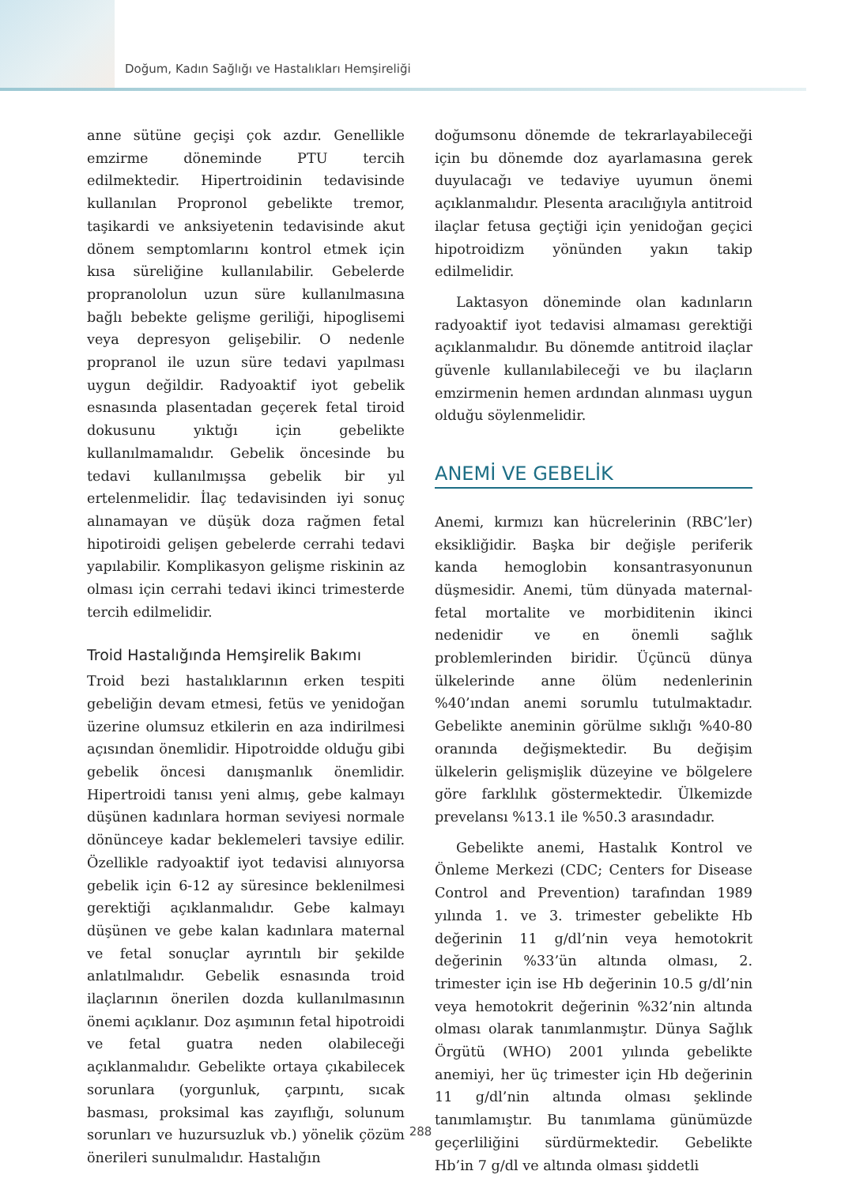Doğum, Kadın Sağlığı ve Hastalıkları Hemşireliği
anne sütüne geçişi çok azdır. Genellikle emzirme döneminde PTU tercih edilmektedir. Hipertroidinin tedavisinde kullanılan Propronol gebelikte tremor, taşikardi ve anksiyetenin tedavisinde akut dönem semptomlarını kontrol etmek için kısa süreliğine kullanılabilir. Gebelerde propranololun uzun süre kullanılmasına bağlı bebekte gelişme geriliği, hipoglisemi veya depresyon gelişebilir. O nedenle propranol ile uzun süre tedavi yapılması uygun değildir. Radyoaktif iyot gebelik esnasında plasentadan geçerek fetal tiroid dokusunu yıktığı için gebelikte kullanılmamalıdır. Gebelik öncesinde bu tedavi kullanılmışsa gebelik bir yıl ertelenmelidir. İlaç tedavisinden iyi sonuç alınamayan ve düşük doza rağmen fetal hipotiroidi gelişen gebelerde cerrahi tedavi yapılabilir. Komplikasyon gelişme riskinin az olması için cerrahi tedavi ikinci trimesterde tercih edilmelidir.
Troid Hastalığında Hemşirelik Bakımı
Troid bezi hastalıklarının erken tespiti gebeliğin devam etmesi, fetüs ve yenidoğan üzerine olumsuz etkilerin en aza indirilmesi açısından önemlidir. Hipotroidde olduğu gibi gebelik öncesi danışmanlık önemlidir. Hipertroidi tanısı yeni almış, gebe kalmayı düşünen kadınlara horman seviyesi normale dönünceye kadar beklemeleri tavsiye edilir. Özellikle radyoaktif iyot tedavisi alınıyorsa gebelik için 6-12 ay süresince beklenilmesi gerektiği açıklanmalıdır. Gebe kalmayı düşünen ve gebe kalan kadınlara maternal ve fetal sonuçlar ayrıntılı bir şekilde anlatılmalıdır. Gebelik esnasında troid ilaçlarının önerilen dozda kullanılmasının önemi açıklanır. Doz aşımının fetal hipotroidi ve fetal guatra neden olabileceği açıklanmalıdır. Gebelikte ortaya çıkabilecek sorunlara (yorgunluk, çarpıntı, sıcak basması, proksimal kas zayıflığı, solunum sorunları ve huzursuzluk vb.) yönelik çözüm önerileri sunulmalıdır. Hastalığın
doğumsonu dönemde de tekrarlayabileceği için bu dönemde doz ayarlamasına gerek duyulacağı ve tedaviye uyumun önemi açıklanmalıdır. Plesenta aracılığıyla antitroid ilaçlar fetusa geçtiği için yenidoğan geçici hipotroidizm yönünden yakın takip edilmelidir.
Laktasyon döneminde olan kadınların radyoaktif iyot tedavisi almaması gerektiği açıklanmalıdır. Bu dönemde antitroid ilaçlar güvenle kullanılabileceği ve bu ilaçların emzirmenin hemen ardından alınması uygun olduğu söylenmelidir.
ANEMİ VE GEBELİK
Anemi, kırmızı kan hücrelerinin (RBC’ler) eksikliğidir. Başka bir değişle periferik kanda hemoglobin konsantrasyonunun düşmesidir. Anemi, tüm dünyada maternal-fetal mortalite ve morbiditenin ikinci nedenidir ve en önemli sağlık problemlerinden biridir. Üçüncü dünya ülkelerinde anne ölüm nedenlerinin %40’ından anemi sorumlu tutulmaktadır. Gebelikte aneminin görülme sıklığı %40-80 oranında değişmektedir. Bu değişim ülkelerin gelişmişlik düzeyine ve bölgelere göre farklılık göstermektedir. Ülkemizde prevelansı %13.1 ile %50.3 arasındadır.
Gebelikte anemi, Hastalık Kontrol ve Önleme Merkezi (CDC; Centers for Disease Control and Prevention) tarafından 1989 yılında 1. ve 3. trimester gebelikte Hb değerinin 11 g/dl’nin veya hemotokrit değerinin %33’ün altında olması, 2. trimester için ise Hb değerinin 10.5 g/dl’nin veya hemotokrit değerinin %32’nin altında olması olarak tanımlanmıştır. Dünya Sağlık Örgütü (WHO) 2001 yılında gebelikte anemiyi, her üç trimester için Hb değerinin 11 g/dl’nin altında olması şeklinde tanımlamıştır. Bu tanımlama günümüzde geçerliliğini sürdürmektedir. Gebelikte Hb’in 7 g/dl ve altında olması şiddetli
288